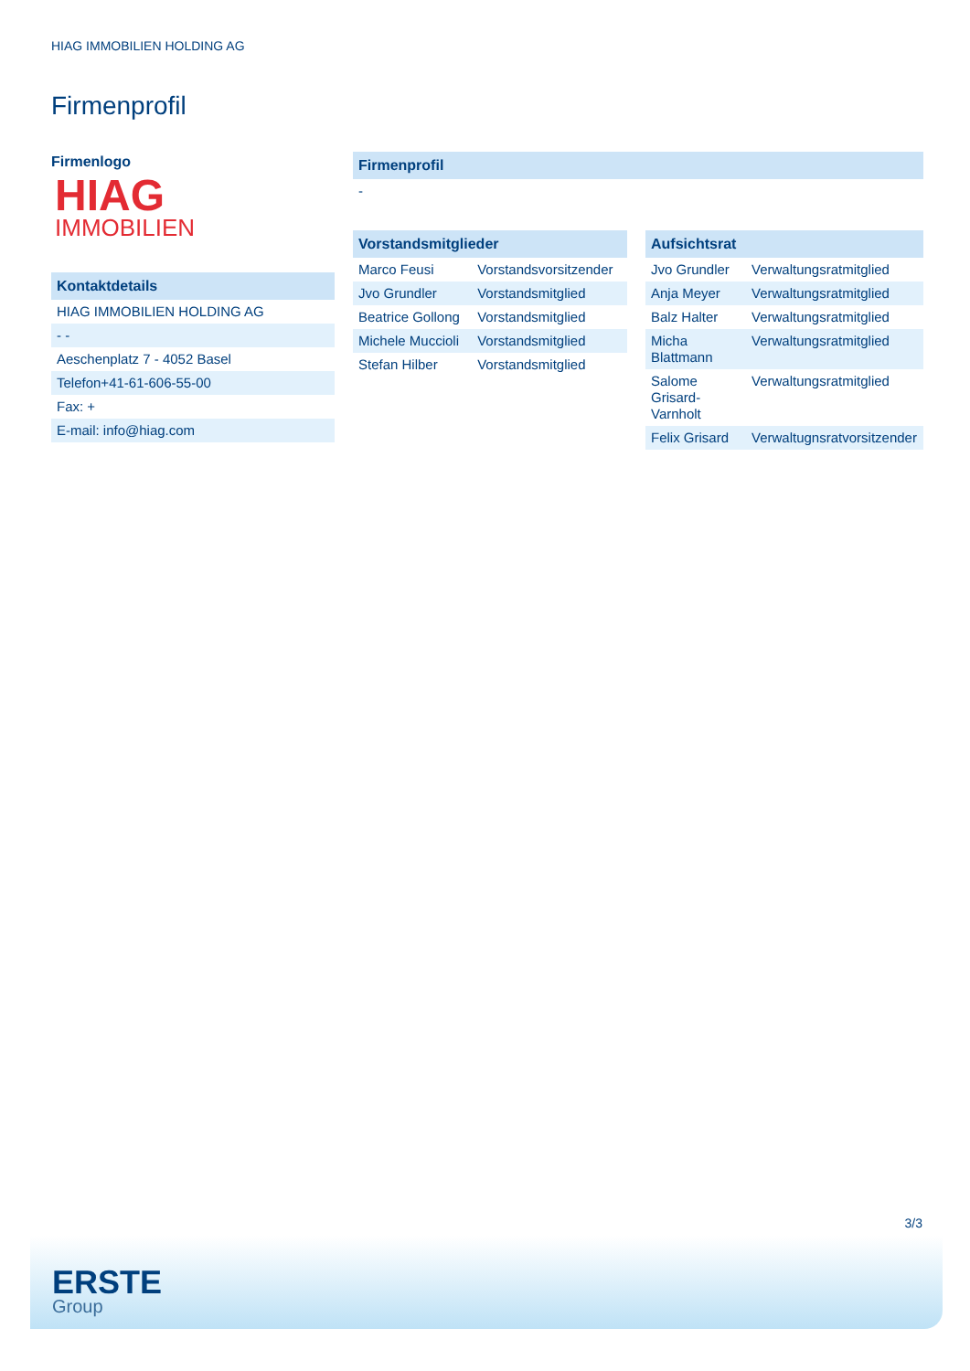HIAG IMMOBILIEN HOLDING AG
Firmenprofil
Firmenlogo
HIAG
IMMOBILIEN
| Kontaktdetails |
| --- |
| HIAG IMMOBILIEN HOLDING AG |
| - - |
| Aeschenplatz 7 - 4052 Basel |
| Telefon+41-61-606-55-00 |
| Fax: + |
| E-mail: info@hiag.com |
| Firmenprofil |
| --- |
| - |
| Vorstandsmitglieder | |
| --- | --- |
| Marco Feusi | Vorstandsvorsitzender |
| Jvo Grundler | Vorstandsmitglied |
| Beatrice Gollong | Vorstandsmitglied |
| Michele Muccioli | Vorstandsmitglied |
| Stefan Hilber | Vorstandsmitglied |
| Aufsichtsrat | |
| --- | --- |
| Jvo Grundler | Verwaltungsratmitglied |
| Anja Meyer | Verwaltungsratmitglied |
| Balz Halter | Verwaltungsratmitglied |
| Micha Blattmann | Verwaltungsratmitglied |
| Salome Grisard-Varnholt | Verwaltungsratmitglied |
| Felix Grisard | Verwaltugnsratvorsitzender |
3/3
ERSTE
Group